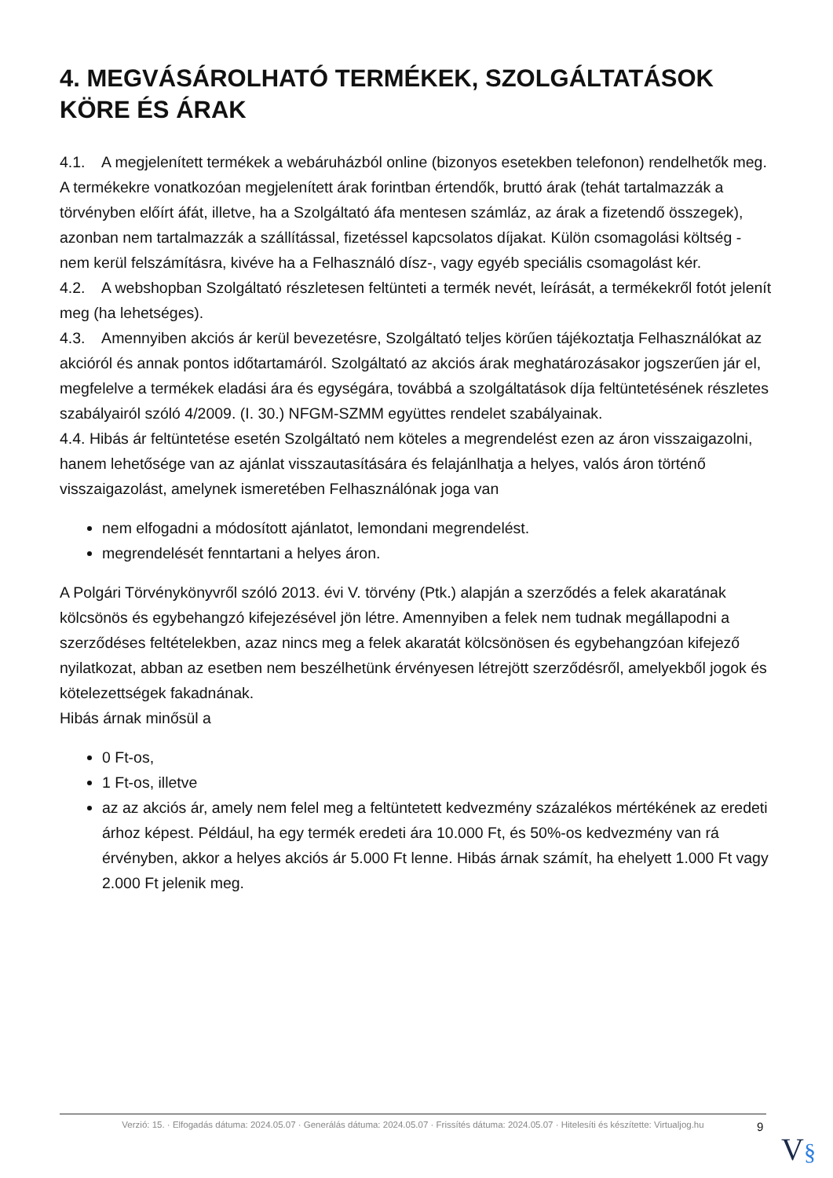4. MEGVÁSÁROLHATÓ TERMÉKEK, SZOLGÁLTATÁSOK KÖRE ÉS ÁRAK
4.1. A megjelenített termékek a webáruházból online (bizonyos esetekben telefonon) rendelhetők meg. A termékekre vonatkozóan megjelenített árak forintban értendők, bruttó árak (tehát tartalmazzák a törvényben előírt áfát, illetve, ha a Szolgáltató áfa mentesen számláz, az árak a fizetendő összegek), azonban nem tartalmazzák a szállítással, fizetéssel kapcsolatos díjakat. Külön csomagolási költség - nem kerül felszámításra, kivéve ha a Felhasználó dísz-, vagy egyéb speciális csomagolást kér.
4.2. A webshopban Szolgáltató részletesen feltünteti a termék nevét, leírását, a termékekről fotót jelenít meg (ha lehetséges).
4.3. Amennyiben akciós ár kerül bevezetésre, Szolgáltató teljes körűen tájékoztatja Felhasználókat az akcióról és annak pontos időtartamáról. Szolgáltató az akciós árak meghatározásakor jogszerűen jár el, megfelelve a termékek eladási ára és egységára, továbbá a szolgáltatások díja feltüntetésének részletes szabályairól szóló 4/2009. (I. 30.) NFGM-SZMM együttes rendelet szabályainak.
4.4. Hibás ár feltüntetése esetén Szolgáltató nem köteles a megrendelést ezen az áron visszaigazolni, hanem lehetősége van az ajánlat visszautasítására és felajánlhatja a helyes, valós áron történő visszaigazolást, amelynek ismeretében Felhasználónak joga van
nem elfogadni a módosított ajánlatot, lemondani megrendelést.
megrendelését fenntartani a helyes áron.
A Polgári Törvénykönyvről szóló 2013. évi V. törvény (Ptk.) alapján a szerződés a felek akaratának kölcsönös és egybehangzó kifejezésével jön létre. Amennyiben a felek nem tudnak megállapodni a szerződéses feltételekben, azaz nincs meg a felek akaratát kölcsönösen és egybehangzóan kifejező nyilatkozat, abban az esetben nem beszélhetünk érvényesen létrejött szerződésről, amelyekből jogok és kötelezettségek fakadnának.
Hibás árnak minősül a
0 Ft-os,
1 Ft-os, illetve
az az akciós ár, amely nem felel meg a feltüntetett kedvezmény százalékos mértékének az eredeti árhoz képest. Például, ha egy termék eredeti ára 10.000 Ft, és 50%-os kedvezmény van rá érvényben, akkor a helyes akciós ár 5.000 Ft lenne. Hibás árnak számít, ha ehelyett 1.000 Ft vagy 2.000 Ft jelenik meg.
Verzió: 15. · Elfogadás dátuma: 2024.05.07 · Generálás dátuma: 2024.05.07 · Frissítés dátuma: 2024.05.07 · Hitelesíti és készítette: Virtualjog.hu
9
V§